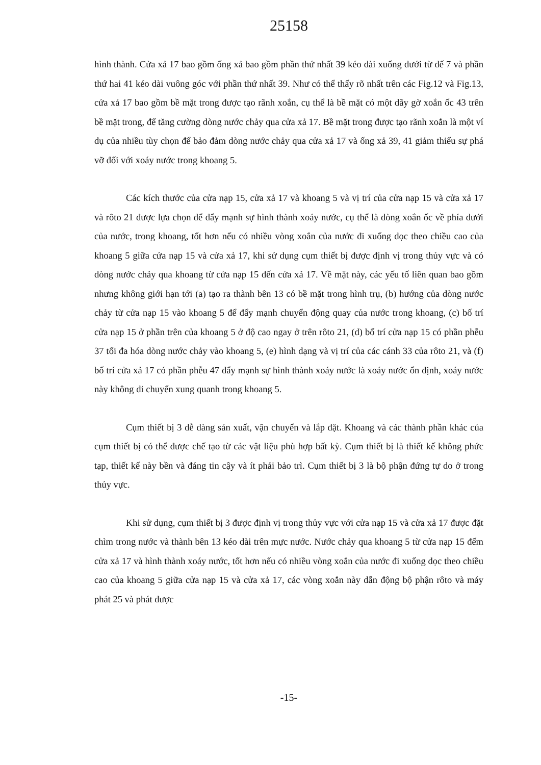25158
hình thành. Cửa xả 17 bao gồm ống xả bao gồm phần thứ nhất 39 kéo dài xuống dưới từ đế 7 và phần thứ hai 41 kéo dài vuông góc với phần thứ nhất 39. Như có thể thấy rõ nhất trên các Fig.12 và Fig.13, cửa xả 17 bao gồm bề mặt trong được tạo rãnh xoắn, cụ thể là bề mặt có một dãy gờ xoắn ốc 43 trên bề mặt trong, để tăng cường dòng nước chảy qua cửa xả 17. Bề mặt trong được tạo rãnh xoắn là một ví dụ của nhiều tùy chọn để bảo đảm dòng nước chảy qua cửa xả 17 và ống xả 39, 41 giảm thiểu sự phá vỡ đối với xoáy nước trong khoang 5.
Các kích thước của cửa nạp 15, cửa xả 17 và khoang 5 và vị trí của cửa nạp 15 và cửa xả 17 và rôto 21 được lựa chọn để đẩy mạnh sự hình thành xoáy nước, cụ thể là dòng xoắn ốc về phía dưới của nước, trong khoang, tốt hơn nếu có nhiều vòng xoắn của nước đi xuống dọc theo chiều cao của khoang 5 giữa cửa nạp 15 và cửa xả 17, khi sử dụng cụm thiết bị được định vị trong thủy vực và có dòng nước chảy qua khoang từ cửa nạp 15 đến cửa xả 17. Về mặt này, các yếu tố liên quan bao gồm nhưng không giới hạn tới (a) tạo ra thành bên 13 có bề mặt trong hình trụ, (b) hướng của dòng nước chảy từ cửa nạp 15 vào khoang 5 để đẩy mạnh chuyển động quay của nước trong khoang, (c) bố trí cửa nạp 15 ở phần trên của khoang 5 ở độ cao ngay ở trên rôto 21, (d) bố trí cửa nạp 15 có phần phễu 37 tối đa hóa dòng nước chảy vào khoang 5, (e) hình dạng và vị trí của các cánh 33 của rôto 21, và (f) bố trí cửa xả 17 có phần phễu 47 đẩy mạnh sự hình thành xoáy nước là xoáy nước ổn định, xoáy nước này không di chuyển xung quanh trong khoang 5.
Cụm thiết bị 3 dễ dàng sản xuất, vận chuyển và lắp đặt. Khoang và các thành phần khác của cụm thiết bị có thể được chế tạo từ các vật liệu phù hợp bất kỳ. Cụm thiết bị là thiết kế không phức tạp, thiết kế này bền và đáng tin cậy và ít phải bảo trì. Cụm thiết bị 3 là bộ phận đứng tự do ở trong thủy vực.
Khi sử dụng, cụm thiết bị 3 được định vị trong thủy vực với cửa nạp 15 và cửa xả 17 được đặt chìm trong nước và thành bên 13 kéo dài trên mực nước. Nước chảy qua khoang 5 từ cửa nạp 15 đếm cửa xả 17 và hình thành xoáy nước, tốt hơn nếu có nhiều vòng xoắn của nước đi xuống dọc theo chiều cao của khoang 5 giữa cửa nạp 15 và cửa xả 17, các vòng xoắn này dẫn động bộ phận rôto và máy phát 25 và phát được
-15-